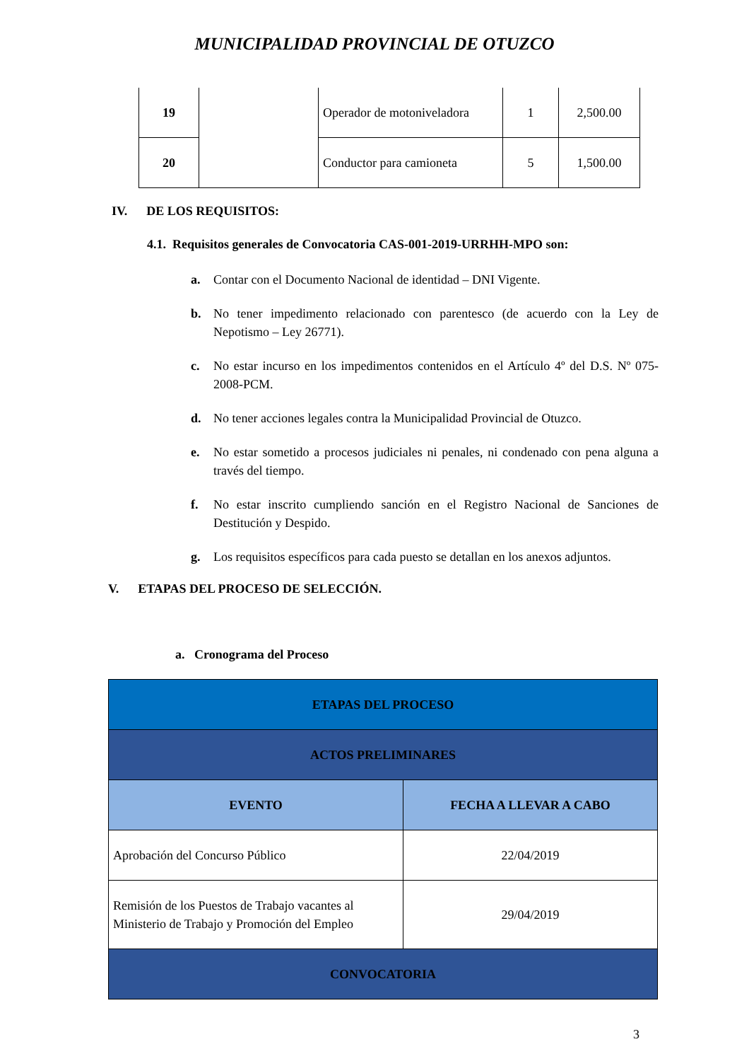MUNICIPALIDAD PROVINCIAL DE OTUZCO
| 19 | | Operador de motoniveladora | 1 | 2,500.00 |
| 20 | | Conductor para camioneta | 5 | 1,500.00 |
IV. DE LOS REQUISITOS:
4.1. Requisitos generales de Convocatoria CAS-001-2019-URRHH-MPO son:
a. Contar con el Documento Nacional de identidad – DNI Vigente.
b. No tener impedimento relacionado con parentesco (de acuerdo con la Ley de Nepotismo – Ley 26771).
c. No estar incurso en los impedimentos contenidos en el Artículo 4º del D.S. Nº 075-2008-PCM.
d. No tener acciones legales contra la Municipalidad Provincial de Otuzco.
e. No estar sometido a procesos judiciales ni penales, ni condenado con pena alguna a través del tiempo.
f. No estar inscrito cumpliendo sanción en el Registro Nacional de Sanciones de Destitución y Despido.
g. Los requisitos específicos para cada puesto se detallan en los anexos adjuntos.
V. ETAPAS DEL PROCESO DE SELECCIÓN.
a. Cronograma del Proceso
| ETAPAS DEL PROCESO | |
| ACTOS PRELIMINARES | |
| EVENTO | FECHA A LLEVAR A CABO |
| Aprobación del Concurso Público | 22/04/2019 |
| Remisión de los Puestos de Trabajo vacantes al Ministerio de Trabajo y Promoción del Empleo | 29/04/2019 |
| CONVOCATORIA | |
3